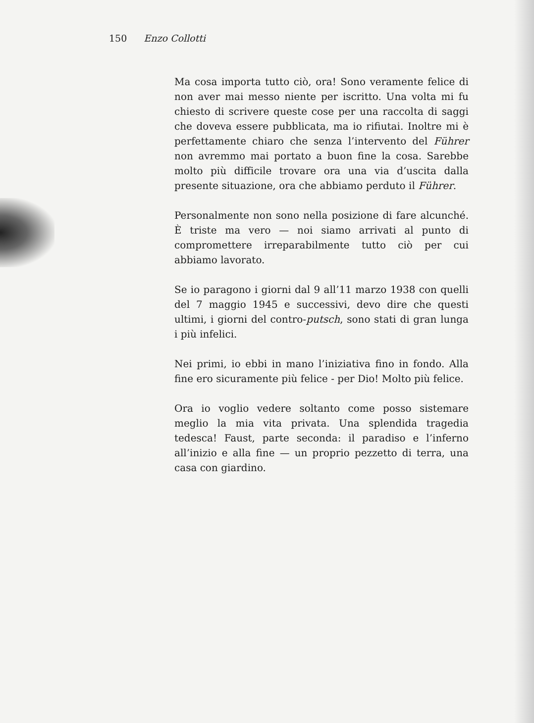150 Enzo Collotti
Ma cosa importa tutto ciò, ora! Sono veramente felice di non aver mai messo niente per iscritto. Una volta mi fu chiesto di scrivere queste cose per una raccolta di saggi che doveva essere pubblicata, ma io rifiutai. Inoltre mi è perfettamente chiaro che senza l’intervento del Führer non avremmo mai portato a buon fine la cosa. Sarebbe molto più difficile trovare ora una via d’uscita dalla presente situazione, ora che abbiamo perduto il Führer.
Personalmente non sono nella posizione di fare alcunché. È triste ma vero — noi siamo arrivati al punto di compromettere irreparabilmente tutto ciò per cui abbiamo lavorato.
Se io paragono i giorni dal 9 all’11 marzo 1938 con quelli del 7 maggio 1945 e successivi, devo dire che questi ultimi, i giorni del contro-putsch, sono stati di gran lunga i più infelici.
Nei primi, io ebbi in mano l’iniziativa fino in fondo. Alla fine ero sicuramente più felice - per Dio! Molto più felice.
Ora io voglio vedere soltanto come posso sistemare meglio la mia vita privata. Una splendida tragedia tedesca! Faust, parte seconda: il paradiso e l’inferno all’inizio e alla fine — un proprio pezzetto di terra, una casa con giardino.